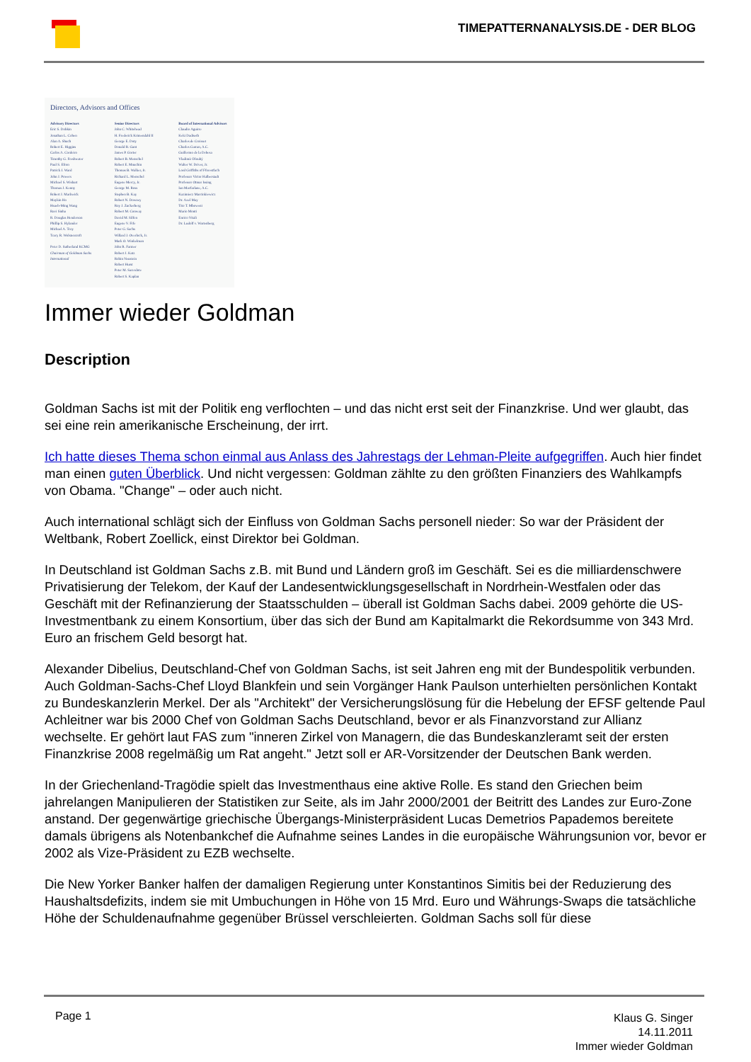TIMEPATTERNANALYSIS.DE - DER BLOG
Directors, Advisors and Offices
Advisory Directors
Eric S. Dobkin
Jonathan L. Cohen
Alan A. Shuch
Robert E. Higgins
Carlos A. Cordeiro
Timothy G. Freshwater
Paul S. Efron
Patrick J. Ward
John J. Powers
Michael S. Wishart
Thomas J. Kenny
Robert J. Markwick
Maykin Ho
Hsueh-Ming Wang
Ravi Sinha
R. Douglas Henderson
Phillip S. Hylander
Michael A. Troy
Tracy R. Wolstencroft
Peter D. Sutherland KCMG
Chairman of Goldman Sachs International
Senior Directors
John C. Whitehead
H. Frederick Krimendahl II
George E. Doty
Donald R. Gant
James P. Gorter
Robert B. Menschel
Robert E. Mnuchin
Thomas B. Walker, Jr.
Richard L. Menschel
Eugene Mercy, Jr.
George M. Ross
Stephen B. Kay
Robert N. Downey
Roy J. Zuckerberg
Robert M. Conway
David M. Silfen
Eugene V. Fife
Peter G. Sachs
Willard J. Overlock, Jr.
Mark O. Winkelman
John R. Farmer
Robert J. Katz
Robin Neustein
Robert Hurst
Peter M. Sacerdote
Robert S. Kaplan
Board of International Advisors
Claudio Aguirre
Keki Dadiseth
Charles de Croisset
Charles Curran, A.C.
Guillermo de la Dehesa
Vladimír Dlouhý
Walter W. Driver, Jr.
Lord Griffiths of Fforestfach
Professor Victor Halberstadt
Professor Otmar Issing
Ian Macfarlane, A.C.
Kazimierz Marcinkiewicz
Dr. Axel May
Tito T. Mboweni
Mario Monti
Enrico Vitali
Dr. Ludolf v. Wartenberg
Immer wieder Goldman
Description
Goldman Sachs ist mit der Politik eng verflochten – und das nicht erst seit der Finanzkrise. Und wer glaubt, das sei eine rein amerikanische Erscheinung, der irrt.
Ich hatte dieses Thema schon einmal aus Anlass des Jahrestags der Lehman-Pleite aufgegriffen. Auch hier findet man einen guten Überblick. Und nicht vergessen: Goldman zählte zu den größten Finanziers des Wahlkampfs von Obama. "Change" – oder auch nicht.
Auch international schlägt sich der Einfluss von Goldman Sachs personell nieder: So war der Präsident der Weltbank, Robert Zoellick, einst Direktor bei Goldman.
In Deutschland ist Goldman Sachs z.B. mit Bund und Ländern groß im Geschäft. Sei es die milliardenschwere Privatisierung der Telekom, der Kauf der Landesentwicklungsgesellschaft in Nordrhein-Westfalen oder das Geschäft mit der Refinanzierung der Staatsschulden – überall ist Goldman Sachs dabei. 2009 gehörte die US-Investmentbank zu einem Konsortium, über das sich der Bund am Kapitalmarkt die Rekordsumme von 343 Mrd. Euro an frischem Geld besorgt hat.
Alexander Dibelius, Deutschland-Chef von Goldman Sachs, ist seit Jahren eng mit der Bundespolitik verbunden. Auch Goldman-Sachs-Chef Lloyd Blankfein und sein Vorgänger Hank Paulson unterhielten persönlichen Kontakt zu Bundeskanzlerin Merkel. Der als "Architekt" der Versicherungslösung für die Hebelung der EFSF geltende Paul Achleitner war bis 2000 Chef von Goldman Sachs Deutschland, bevor er als Finanzvorstand zur Allianz wechselte. Er gehört laut FAS zum "inneren Zirkel von Managern, die das Bundeskanzleramt seit der ersten Finanzkrise 2008 regelmäßig um Rat angeht." Jetzt soll er AR-Vorsitzender der Deutschen Bank werden.
In der Griechenland-Tragödie spielt das Investmenthaus eine aktive Rolle. Es stand den Griechen beim jahrelangen Manipulieren der Statistiken zur Seite, als im Jahr 2000/2001 der Beitritt des Landes zur Euro-Zone anstand. Der gegenwärtige griechische Übergangs-Ministerpräsident Lucas Demetrios Papademos bereitete damals übrigens als Notenbankchef die Aufnahme seines Landes in die europäische Währungsunion vor, bevor er 2002 als Vize-Präsident zu EZB wechselte.
Die New Yorker Banker halfen der damaligen Regierung unter Konstantinos Simitis bei der Reduzierung des Haushaltsdefizits, indem sie mit Umbuchungen in Höhe von 15 Mrd. Euro und Währungs-Swaps die tatsächliche Höhe der Schuldenaufnahme gegenüber Brüssel verschleierten. Goldman Sachs soll für diese
Page 1
Klaus G. Singer
14.11.2011
Immer wieder Goldman